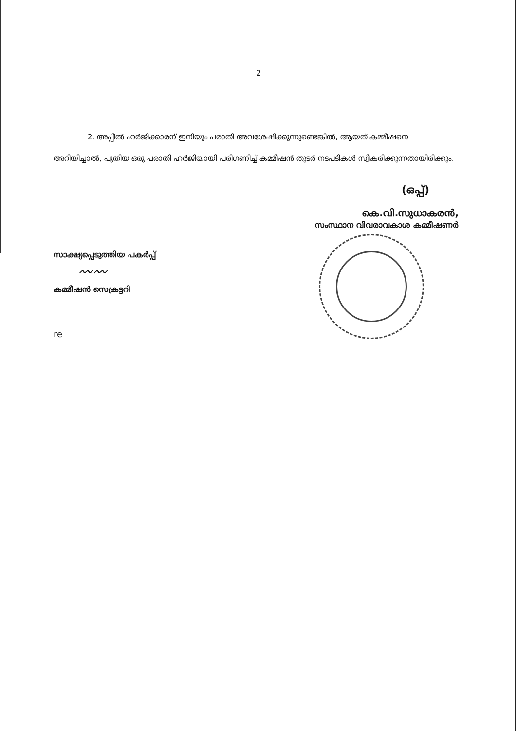2
2. അപ്പീൽ ഹർജിക്കാരന് ഇനിയും പരാതി അവശേഷിക്കുന്നുണ്ടെങ്കിൽ, ആയത് കമ്മീഷനെ അറിയിച്ചാൽ, പുതിയ ഒരു പരാതി ഹർജിയായി പരിഗണിച്ച് കമ്മീഷൻ തുടർ നടപടികൾ സ്വീകരിക്കുന്നതായിരിക്കും.
(ഒപ്പ്)
കെ.വി.സുധാകരൻ,
സംസ്ഥാന വിവരാവകാശ കമ്മീഷണർ
സാക്ഷ്യപ്പെടുത്തിയ പകർപ്പ്
〰〰
കമ്മീഷൻ സെക്രട്ടറി
re